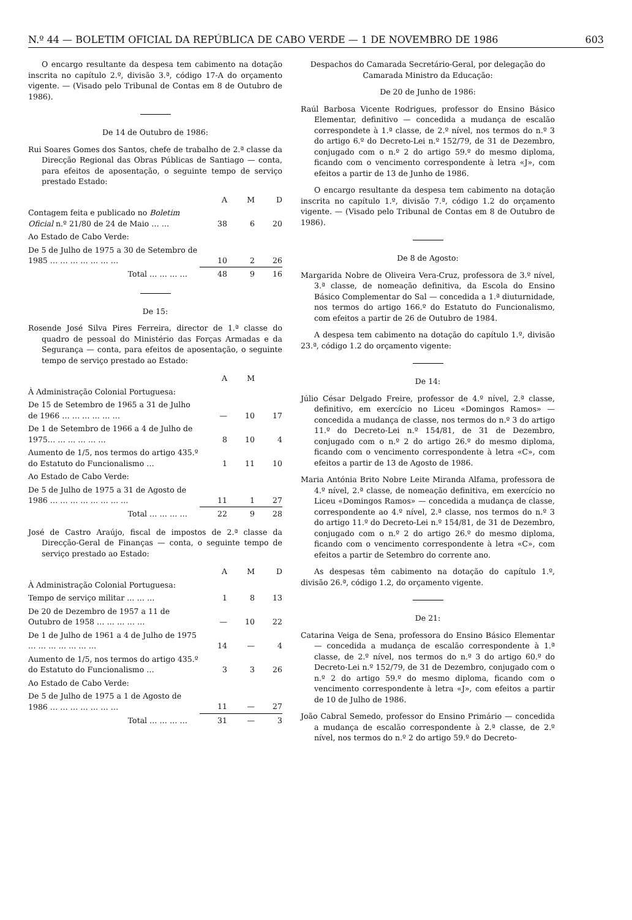N.º 44 — BOLETIM OFICIAL DA REPÚBLICA DE CABO VERDE — 1 DE NOVEMBRO DE 1986 603
O encargo resultante da despesa tem cabimento na dotação inscrita no capítulo 2.º, divisão 3.ª, código 17-A do orçamento vigente. — (Visado pelo Tribunal de Contas em 8 de Outubro de 1986).
De 14 de Outubro de 1986:
Rui Soares Gomes dos Santos, chefe de trabalho de 2.ª classe da Direcção Regional das Obras Públicas de Santiago — conta, para efeitos de aposentação, o seguinte tempo de serviço prestado Estado:
| | A | M | D |
| --- | --- | --- | --- |
| Contagem feita e publicado no Boletim Oficial n.º 21/80 de 24 de Maio … … | 38 | 6 | 20 |
| Ao Estado de Cabo Verde: | | | |
| De 5 de Julho de 1975 a 30 de Setembro de 1985 … … … … … … … | 10 | 2 | 26 |
| Total … … … … | 48 | 9 | 16 |
De 15:
Rosende José Silva Pires Ferreira, director de 1.ª classe do quadro de pessoal do Ministério das Forças Armadas e da Segurança — conta, para efeitos de aposentação, o seguinte tempo de serviço prestado ao Estado:
| | A | M | |
| --- | --- | --- | --- |
| À Administração Colonial Portuguesa: | | | |
| De 15 de Setembro de 1965 a 31 de Julho de 1966 … … … … … … | — | 10 | 17 |
| De 1 de Setembro de 1966 a 4 de Julho de 1975… … … … … … | 8 | 10 | 4 |
| Aumento de 1/5, nos termos do artigo 435.º do Estatuto do Funcionalismo … | 1 | 11 | 10 |
| Ao Estado de Cabo Verde: | | | |
| De 5 de Julho de 1975 a 31 de Agosto de 1986 … … … … … … … … | 11 | 1 | 27 |
| Total … … … … | 22 | 9 | 28 |
José de Castro Araújo, fiscal de impostos de 2.ª classe da Direcção-Geral de Finanças — conta, o seguinte tempo de serviço prestado ao Estado:
| | A | M | D |
| --- | --- | --- | --- |
| À Administração Colonial Portuguesa: | | | |
| Tempo de serviço militar … … … | 1 | 8 | 13 |
| De 20 de Dezembro de 1957 a 11 de Outubro de 1958 … … … … … | — | 10 | 22 |
| De 1 de Julho de 1961 a 4 de Julho de 1975 … … … … … … … | 14 | — | 4 |
| Aumento de 1/5, nos termos do artigo 435.º do Estatuto do Funcionalismo … | 3 | 3 | 26 |
| Ao Estado de Cabo Verde: | | | |
| De 5 de Julho de 1975 a 1 de Agosto de 1986 … … … … … … … | 11 | — | 27 |
| Total … … … … | 31 | — | 3 |
Despachos do Camarada Secretário-Geral, por delegação do Camarada Ministro da Educação:
De 20 de Junho de 1986:
Raúl Barbosa Vicente Rodrigues, professor do Ensino Básico Elementar, definitivo — concedida a mudança de escalão correspondete à 1.ª classe, de 2.º nível, nos termos do n.º 3 do artigo 6.º do Decreto-Lei n.º 152/79, de 31 de Dezembro, conjugado com o n.º 2 do artigo 59.º do mesmo diploma, ficando com o vencimento correspondente à letra «J», com efeitos a partir de 13 de Junho de 1986.
O encargo resultante da despesa tem cabimento na dotação inscrita no capítulo 1.º, divisão 7.ª, código 1.2 do orçamento vigente. — (Visado pelo Tribunal de Contas em 8 de Outubro de 1986).
De 8 de Agosto:
Margarida Nobre de Oliveira Vera-Cruz, professora de 3.º nível, 3.ª classe, de nomeação definitiva, da Escola do Ensino Básico Complementar do Sal — concedida a 1.ª diuturnidade, nos termos do artigo 166.º do Estatuto do Funcionalismo, com efeitos a partir de 26 de Outubro de 1984.
A despesa tem cabimento na dotação do capítulo 1.º, divisão 23.ª, código 1.2 do orçamento vigente:
De 14:
Júlio César Delgado Freire, professor de 4.º nível, 2.ª classe, definitivo, em exercício no Liceu «Domingos Ramos» — concedida a mudança de classe, nos termos do n.º 3 do artigo 11.º do Decreto-Lei n.º 154/81, de 31 de Dezembro, conjugado com o n.º 2 do artigo 26.º do mesmo diploma, ficando com o vencimento correspondente à letra «C», com efeitos a partir de 13 de Agosto de 1986.
Maria Antónia Brito Nobre Leite Miranda Alfama, professora de 4.º nível, 2.ª classe, de nomeação definitiva, em exercício no Liceu «Domingos Ramos» — concedida a mudança de classe, correspondente ao 4.º nível, 2.ª classe, nos termos do n.º 3 do artigo 11.º do Decreto-Lei n.º 154/81, de 31 de Dezembro, conjugado com o n.º 2 do artigo 26.º do mesmo diploma, ficando com o vencimento correspondente à letra «C», com efeitos a partir de Setembro do corrente ano.
As despesas têm cabimento na dotação do capítulo 1.º, divisão 26.ª, código 1.2, do orçamento vigente.
De 21:
Catarina Veiga de Sena, professora do Ensino Básico Elementar — concedida a mudança de escalão correspondente à 1.ª classe, de 2.º nível, nos termos do n.º 3 do artigo 60.º do Decreto-Lei n.º 152/79, de 31 de Dezembro, conjugado com o n.º 2 do artigo 59.º do mesmo diploma, ficando com o vencimento correspondente à letra «J», com efeitos a partir de 10 de Julho de 1986.
João Cabral Semedo, professor do Ensino Primário — concedida a mudança de escalão correspondente à 2.ª classe, de 2.º nível, nos termos do n.º 2 do artigo 59.º do Decreto-